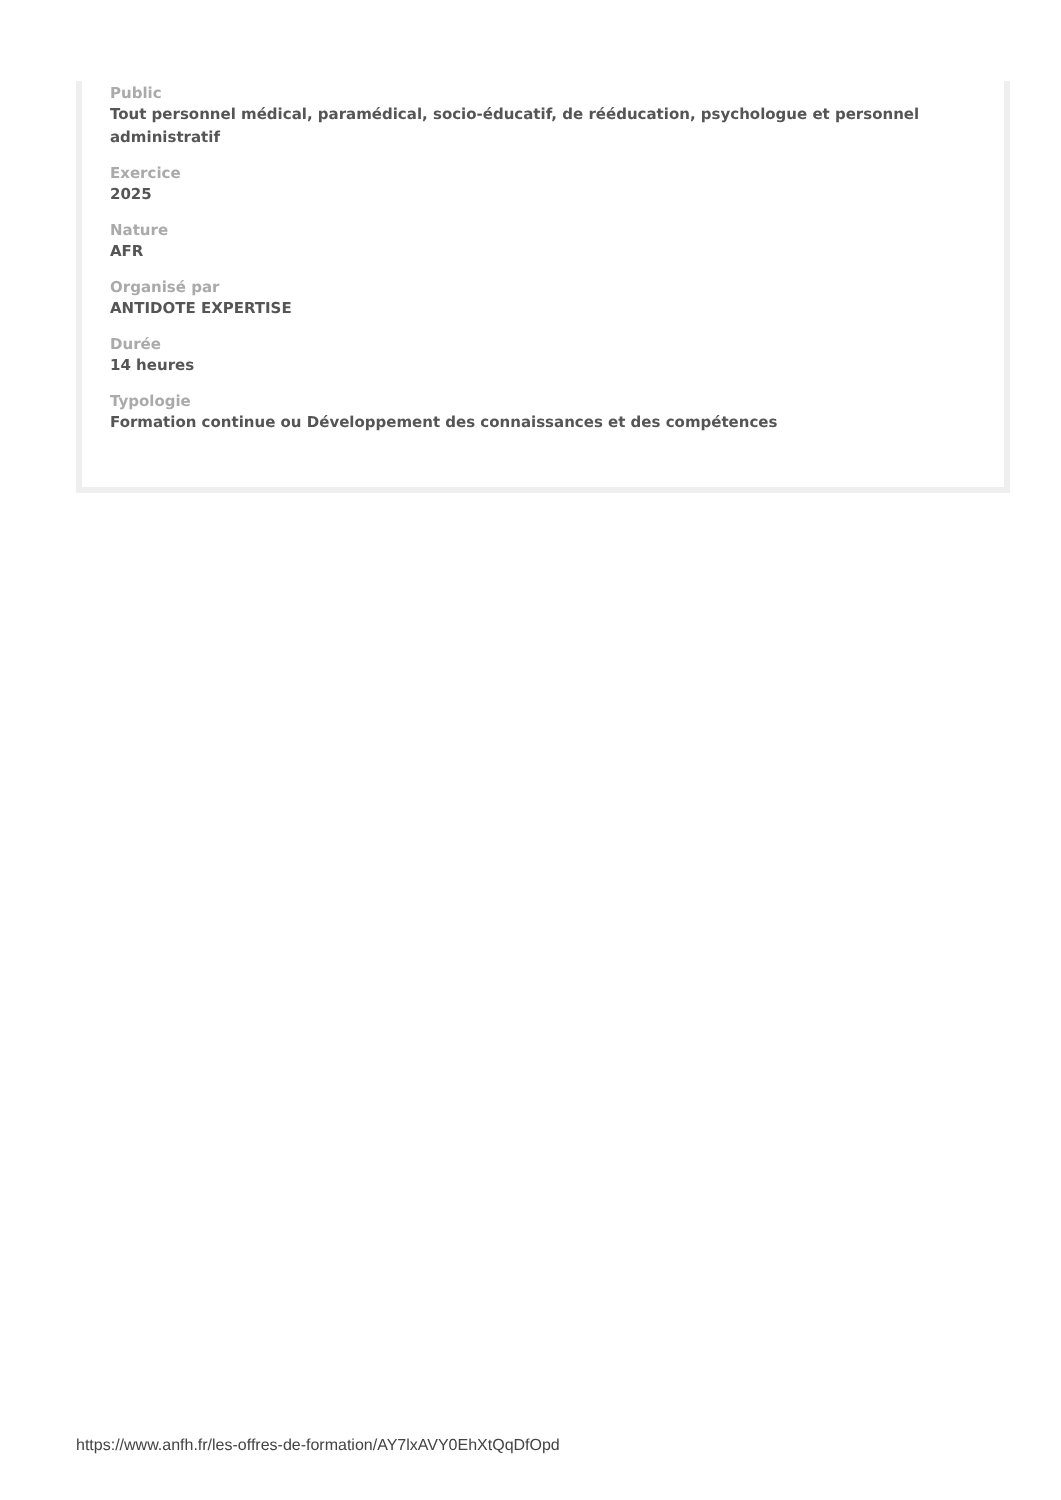Public
Tout personnel médical, paramédical, socio-éducatif, de rééducation, psychologue et personnel administratif
Exercice
2025
Nature
AFR
Organisé par
ANTIDOTE EXPERTISE
Durée
14 heures
Typologie
Formation continue ou Développement des connaissances et des compétences
https://www.anfh.fr/les-offres-de-formation/AY7lxAVY0EhXtQqDfOpd